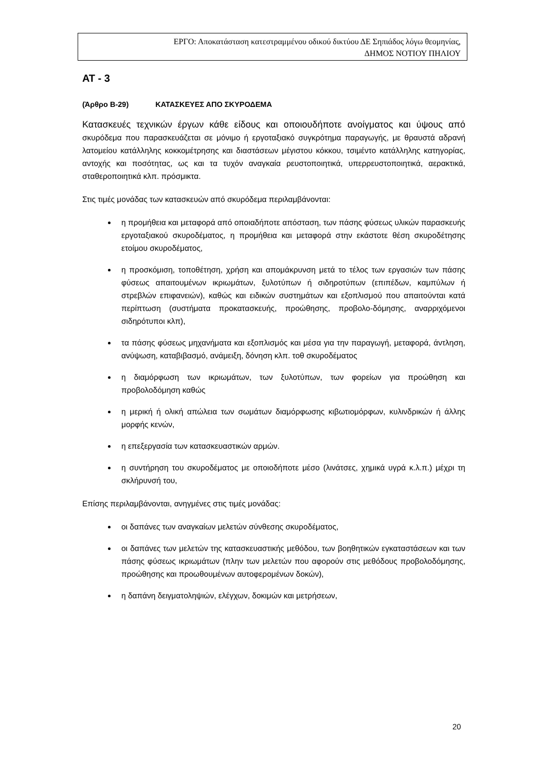ΕΡΓΟ: Αποκατάσταση κατεστραμμένου οδικού δικτύου ΔΕ Σηπιάδος λόγω θεομηνίας,
ΔΗΜΟΣ ΝΟΤΙΟΥ ΠΗΛΙΟΥ
ΑΤ - 3
(Άρθρο Β-29) ΚΑΤΑΣΚΕΥΕΣ ΑΠΟ ΣΚΥΡΟΔΕΜΑ
Κατασκευές τεχνικών έργων κάθε είδους και οποιουδήποτε ανοίγματος και ύψους από σκυρόδεμα που παρασκευάζεται σε μόνιμο ή εργοταξιακό συγκρότημα παραγωγής, με θραυστά αδρανή λατομείου κατάλληλης κοκκομέτρησης και διαστάσεων μέγιστου κόκκου, τσιμέντο κατάλληλης κατηγορίας, αντοχής και ποσότητας, ως και τα τυχόν αναγκαία ρευστοποιητικά, υπερρευστοποιητικά, αερακτικά, σταθεροποιητικά κλπ. πρόσμικτα.
Στις τιμές μονάδας των κατασκευών από σκυρόδεμα περιλαμβάνονται:
η προμήθεια και μεταφορά από οποιαδήποτε απόσταση, των πάσης φύσεως υλικών παρασκευής εργοταξιακού σκυροδέματος, η προμήθεια και μεταφορά στην εκάστοτε θέση σκυροδέτησης ετοίμου σκυροδέματος,
η προσκόμιση, τοποθέτηση, χρήση και απομάκρυνση μετά το τέλος των εργασιών των πάσης φύσεως απαιτουμένων ικριωμάτων, ξυλοτύπων ή σιδηροτύπων (επιπέδων, καμπύλων ή στρεβλών επιφανειών), καθώς και ειδικών συστημάτων και εξοπλισμού που απαιτούνται κατά περίπτωση (συστήματα προκατασκευής, προώθησης, προβολο-δόμησης, αναρριχόμενοι σιδηρότυποι κλπ),
τα πάσης φύσεως μηχανήματα και εξοπλισμός και μέσα για την παραγωγή, μεταφορά, άντληση, ανύψωση, καταβιβασμό, ανάμειξη, δόνηση κλπ. τοθ σκυροδέματος
η διαμόρφωση των ικριωμάτων, των ξυλοτύπων, των φορείων για προώθηση και προβολοδόμηση καθώς
η μερική ή ολική απώλεια των σωμάτων διαμόρφωσης κιβωτιομόρφων, κυλινδρικών ή άλλης μορφής κενών,
η επεξεργασία των κατασκευαστικών αρμών.
η συντήρηση του σκυροδέματος με οποιοδήποτε μέσο (λινάτσες, χημικά υγρά κ.λ.π.) μέχρι τη σκλήρυνσή του,
Επίσης περιλαμβάνονται, ανηγμένες στις τιμές μονάδας:
οι δαπάνες των αναγκαίων μελετών σύνθεσης σκυροδέματος,
οι δαπάνες των μελετών της κατασκευαστικής μεθόδου, των βοηθητικών εγκαταστάσεων και των πάσης φύσεως ικριωμάτων (πλην των μελετών που αφορούν στις μεθόδους προβολοδόμησης, προώθησης και προωθουμένων αυτοφερομένων δοκών),
η δαπάνη δειγματοληψιών, ελέγχων, δοκιμών και μετρήσεων,
20